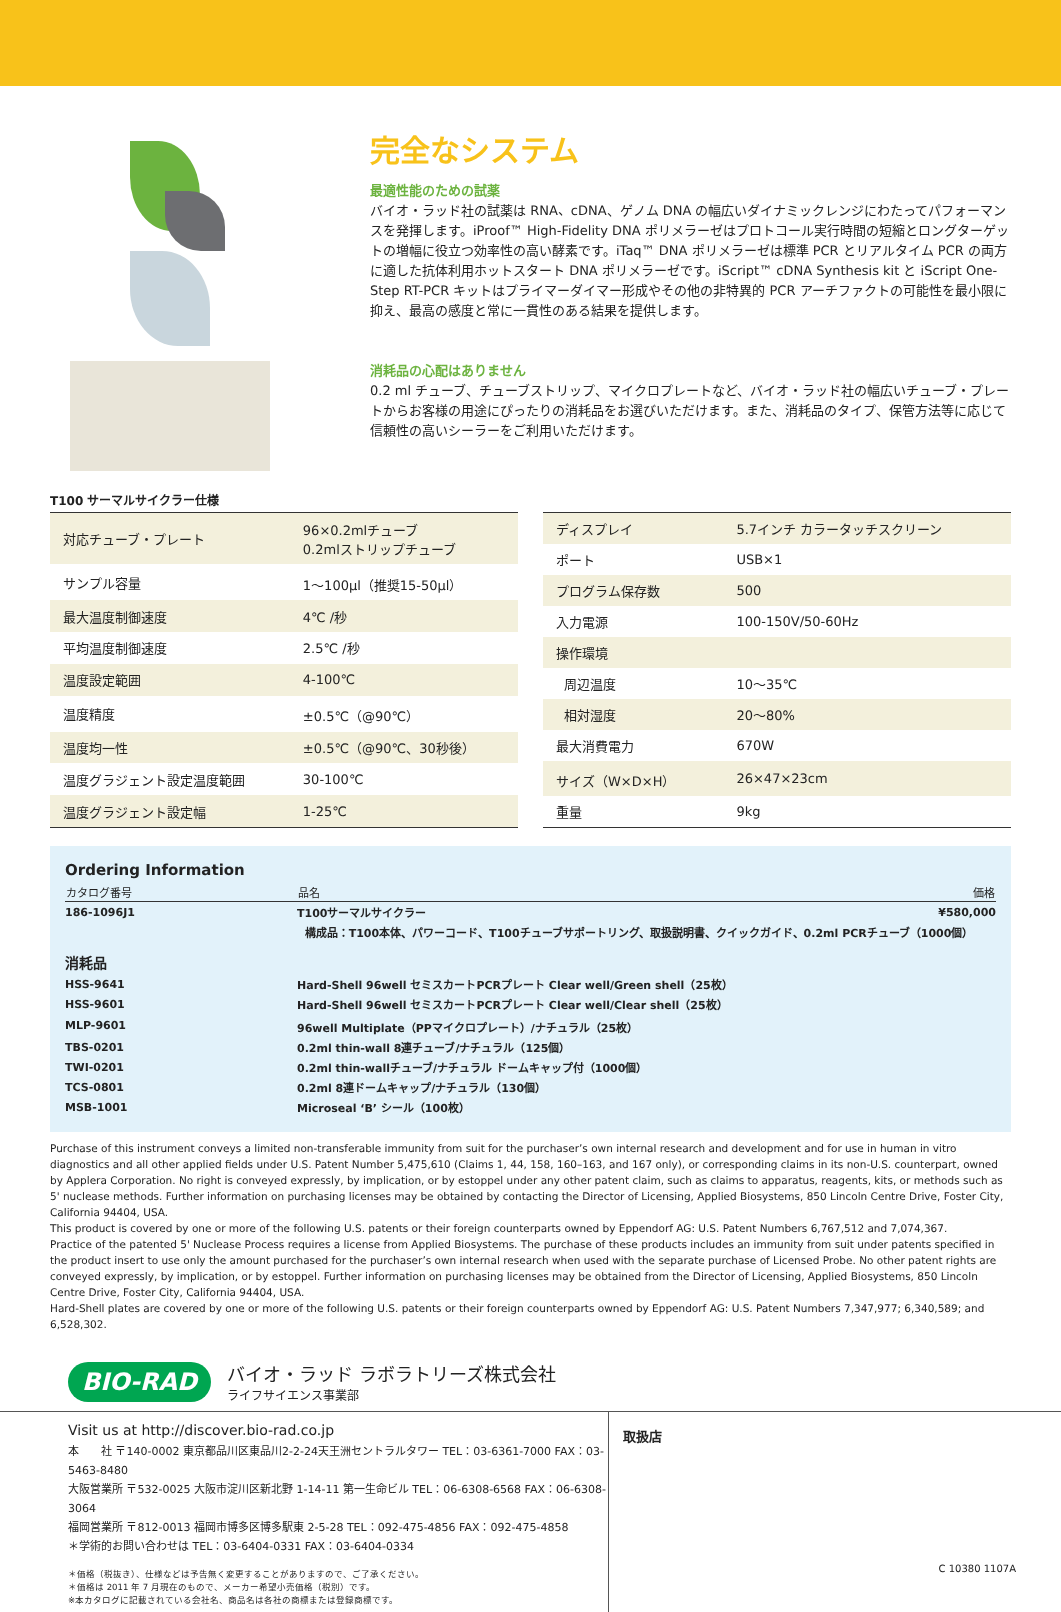完全なシステム
最適性能のための試薬
バイオ・ラッド社の試薬は RNA、cDNA、ゲノム DNA の幅広いダイナミックレンジにわたってパフォーマンスを発揮します。iProof™ High-Fidelity DNA ポリメラーゼはプロトコール実行時間の短縮とロングターゲットの増幅に役立つ効率性の高い酵素です。iTaq™ DNA ポリメラーゼは標準 PCR とリアルタイム PCR の両方に適した抗体利用ホットスタート DNA ポリメラーゼです。iScript™ cDNA Synthesis kit と iScript One-Step RT-PCR キットはプライマーダイマー形成やその他の非特異的 PCR アーチファクトの可能性を最小限に抑え、最高の感度と常に一貫性のある結果を提供します。
消耗品の心配はありません
0.2 ml チューブ、チューブストリップ、マイクロプレートなど、バイオ・ラッド社の幅広いチューブ・プレートからお客様の用途にぴったりの消耗品をお選びいただけます。また、消耗品のタイプ、保管方法等に応じて信頼性の高いシーラーをご利用いただけます。
T100 サーマルサイクラー仕様
| 対応チューブ・プレート | 96×0.2mlチューブ 0.2mlストリップチューブ |
| サンプル容量 | 1～100μl（推奨15-50μl） |
| 最大温度制御速度 | 4℃ /秒 |
| 平均温度制御速度 | 2.5℃ /秒 |
| 温度設定範囲 | 4-100℃ |
| 温度精度 | ±0.5℃（@90℃） |
| 温度均一性 | ±0.5℃（@90℃、30秒後） |
| 温度グラジェント設定温度範囲 | 30-100℃ |
| 温度グラジェント設定幅 | 1-25℃ |
| ディスプレイ | 5.7インチ カラータッチスクリーン |
| ポート | USB×1 |
| プログラム保存数 | 500 |
| 入力電源 | 100-150V/50-60Hz |
| 操作環境 | |
| 周辺温度 | 10～35℃ |
| 相対湿度 | 20～80% |
| 最大消費電力 | 670W |
| サイズ（W×D×H） | 26×47×23cm |
| 重量 | 9kg |
Ordering Information
| カタログ番号 | 品名 | 価格 |
| --- | --- | --- |
| 186-1096J1 | T100サーマルサイクラー | ¥580,000 |
| | 構成品：T100本体、パワーコード、T100チューブサポートリング、取扱説明書、クイックガイド、0.2ml PCRチューブ（1000個） | |
| 消耗品 | | |
| HSS-9641 | Hard-Shell 96well セミスカートPCRプレート Clear well/Green shell（25枚） | |
| HSS-9601 | Hard-Shell 96well セミスカートPCRプレート Clear well/Clear shell（25枚） | |
| MLP-9601 | 96well Multiplate（PPマイクロプレート）/ナチュラル（25枚） | |
| TBS-0201 | 0.2ml thin-wall 8連チューブ/ナチュラル（125個） | |
| TWI-0201 | 0.2ml thin-wallチューブ/ナチュラル ドームキャップ付（1000個） | |
| TCS-0801 | 0.2ml 8連ドームキャップ/ナチュラル（130個） | |
| MSB-1001 | Microseal ‘B’ シール（100枚） | |
Purchase of this instrument conveys a limited non-transferable immunity from suit for the purchaser’s own internal research and development and for use in human in vitro diagnostics and all other applied fields under U.S. Patent Number 5,475,610 (Claims 1, 44, 158, 160–163, and 167 only), or corresponding claims in its non-U.S. counterpart, owned by Applera Corporation. No right is conveyed expressly, by implication, or by estoppel under any other patent claim, such as claims to apparatus, reagents, kits, or methods such as 5' nuclease methods. Further information on purchasing licenses may be obtained by contacting the Director of Licensing, Applied Biosystems, 850 Lincoln Centre Drive, Foster City, California 94404, USA.
This product is covered by one or more of the following U.S. patents or their foreign counterparts owned by Eppendorf AG: U.S. Patent Numbers 6,767,512 and 7,074,367.
Practice of the patented 5' Nuclease Process requires a license from Applied Biosystems. The purchase of these products includes an immunity from suit under patents specified in the product insert to use only the amount purchased for the purchaser’s own internal research when used with the separate purchase of Licensed Probe. No other patent rights are conveyed expressly, by implication, or by estoppel. Further information on purchasing licenses may be obtained from the Director of Licensing, Applied Biosystems, 850 Lincoln Centre Drive, Foster City, California 94404, USA.
Hard-Shell plates are covered by one or more of the following U.S. patents or their foreign counterparts owned by Eppendorf AG: U.S. Patent Numbers 7,347,977; 6,340,589; and 6,528,302.
BIO-RAD
バイオ・ラッド ラボラトリーズ株式会社
ライフサイエンス事業部
Visit us at http://discover.bio-rad.co.jp
本　　社 〒140-0002 東京都品川区東品川2-2-24天王洲セントラルタワー TEL：03-6361-7000 FAX：03-5463-8480
大阪営業所 〒532-0025 大阪市淀川区新北野 1-14-11 第一生命ビル TEL：06-6308-6568 FAX：06-6308-3064
福岡営業所 〒812-0013 福岡市博多区博多駅東 2-5-28 TEL：092-475-4856 FAX：092-475-4858
＊学術的お問い合わせは TEL：03-6404-0331 FAX：03-6404-0334
＊価格（税抜き）、仕様などは予告無く変更することがありますので、ご了承ください。
＊価格は 2011 年 7 月現在のもので、メーカー希望小売価格（税別）です。
※本カタログに記載されている会社名、商品名は各社の商標または登録商標です。
取扱店
C 10380 1107A